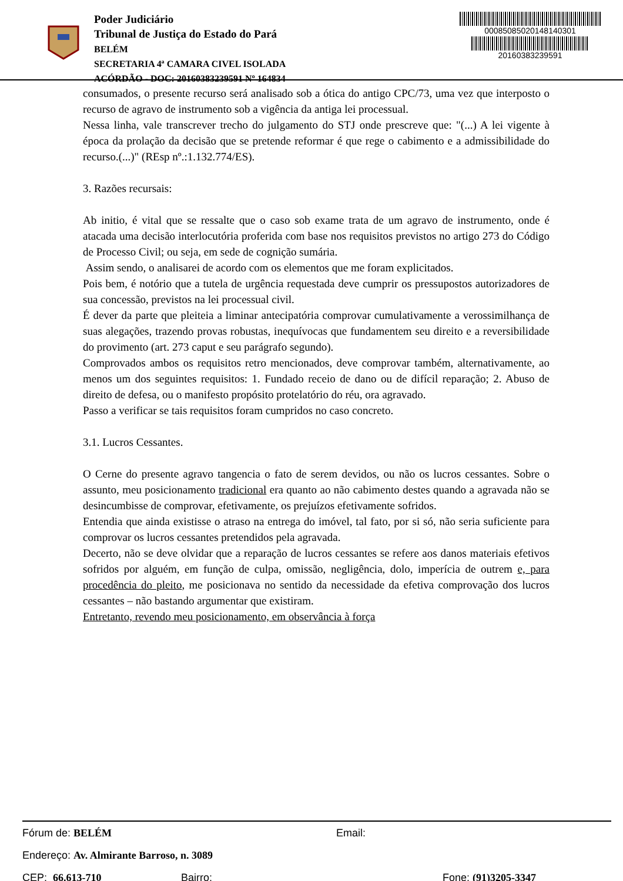Poder Judiciário
Tribunal de Justiça do Estado do Pará
BELÉM
SECRETARIA 4ª CAMARA CIVEL ISOLADA
ACÓRDÃO - DOC: 20160383239591 Nº 164834
00085085020148140301
20160383239591
consumados, o presente recurso será analisado sob a ótica do antigo CPC/73, uma vez que interposto o recurso de agravo de instrumento sob a vigência da antiga lei processual.
Nessa linha, vale transcrever trecho do julgamento do STJ onde prescreve que: "(...) A lei vigente à época da prolação da decisão que se pretende reformar é que rege o cabimento e a admissibilidade do recurso.(...)" (REsp nº.:1.132.774/ES).
3. Razões recursais:
Ab initio, é vital que se ressalte que o caso sob exame trata de um agravo de instrumento, onde é atacada uma decisão interlocutória proferida com base nos requisitos previstos no artigo 273 do Código de Processo Civil; ou seja, em sede de cognição sumária.
Assim sendo, o analisarei de acordo com os elementos que me foram explicitados.
Pois bem, é notório que a tutela de urgência requestada deve cumprir os pressupostos autorizadores de sua concessão, previstos na lei processual civil.
É dever da parte que pleiteia a liminar antecipatória comprovar cumulativamente a verossimilhança de suas alegações, trazendo provas robustas, inequívocas que fundamentem seu direito e a reversibilidade do provimento (art. 273 caput e seu parágrafo segundo).
Comprovados ambos os requisitos retro mencionados, deve comprovar também, alternativamente, ao menos um dos seguintes requisitos: 1. Fundado receio de dano ou de difícil reparação; 2. Abuso de direito de defesa, ou o manifesto propósito protelatório do réu, ora agravado.
Passo a verificar se tais requisitos foram cumpridos no caso concreto.
3.1. Lucros Cessantes.
O Cerne do presente agravo tangencia o fato de serem devidos, ou não os lucros cessantes. Sobre o assunto, meu posicionamento tradicional era quanto ao não cabimento destes quando a agravada não se desincumbisse de comprovar, efetivamente, os prejuízos efetivamente sofridos.
Entendia que ainda existisse o atraso na entrega do imóvel, tal fato, por si só, não seria suficiente para comprovar os lucros cessantes pretendidos pela agravada.
Decerto, não se deve olvidar que a reparação de lucros cessantes se refere aos danos materiais efetivos sofridos por alguém, em função de culpa, omissão, negligência, dolo, imperícia de outrem e, para procedência do pleito, me posicionava no sentido da necessidade da efetiva comprovação dos lucros cessantes – não bastando argumentar que existiram.
Entretanto, revendo meu posicionamento, em observância à força
Fórum de: BELÉM Email:
Endereço: Av. Almirante Barroso, n. 3089
CEP: 66.613-710 Bairro: Fone: (91)3205-3347